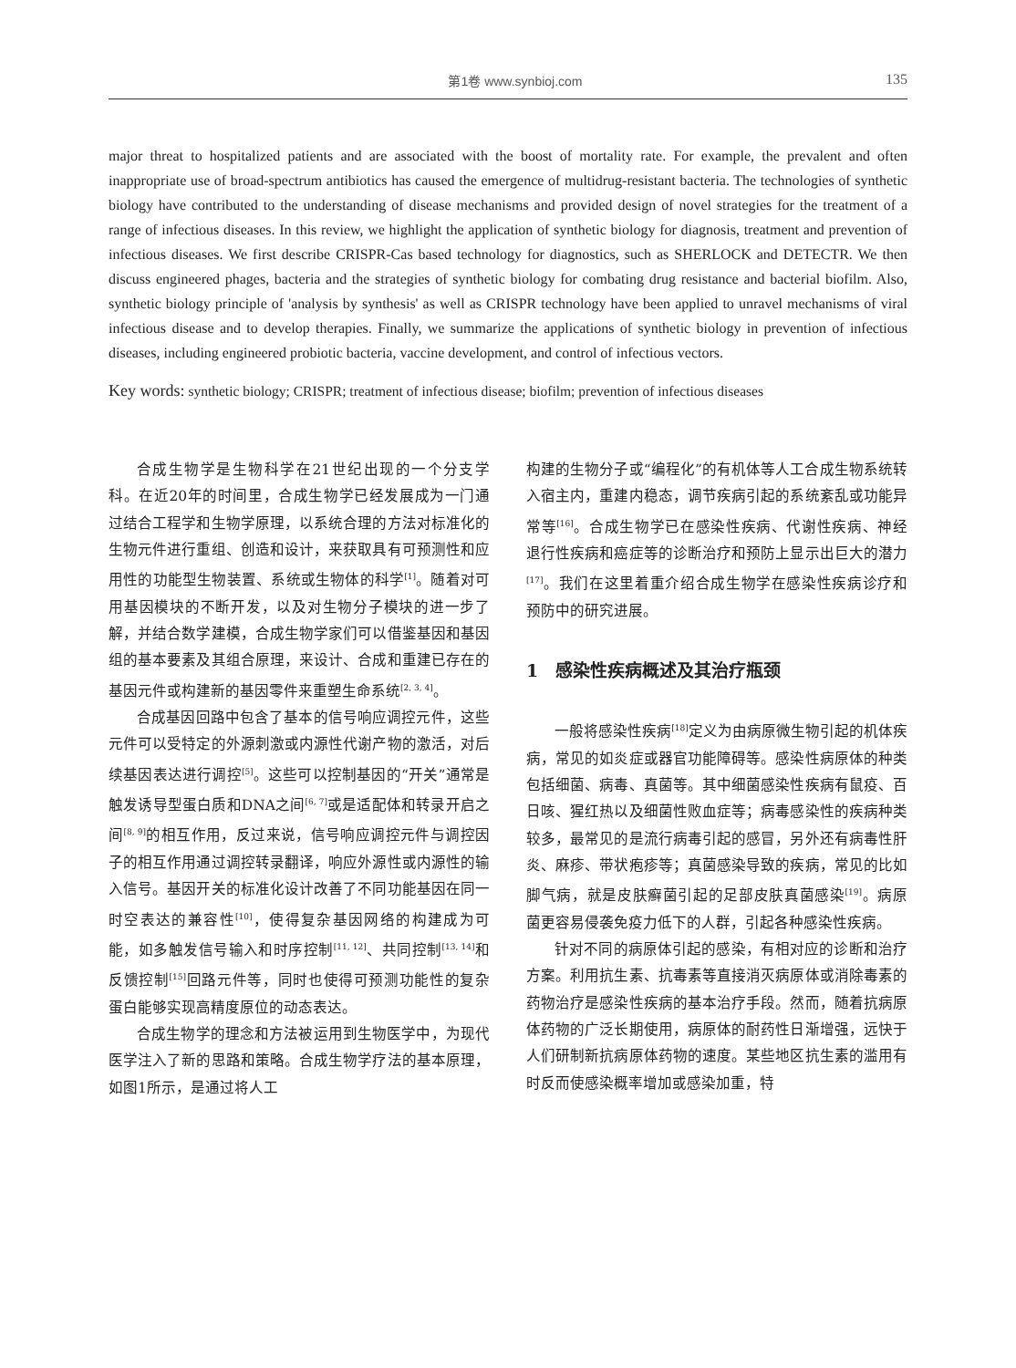第1卷 www.synbioj.com 135
major threat to hospitalized patients and are associated with the boost of mortality rate. For example, the prevalent and often inappropriate use of broad-spectrum antibiotics has caused the emergence of multidrug-resistant bacteria. The technologies of synthetic biology have contributed to the understanding of disease mechanisms and provided design of novel strategies for the treatment of a range of infectious diseases. In this review, we highlight the application of synthetic biology for diagnosis, treatment and prevention of infectious diseases. We first describe CRISPR-Cas based technology for diagnostics, such as SHERLOCK and DETECTR. We then discuss engineered phages, bacteria and the strategies of synthetic biology for combating drug resistance and bacterial biofilm. Also, synthetic biology principle of 'analysis by synthesis' as well as CRISPR technology have been applied to unravel mechanisms of viral infectious disease and to develop therapies. Finally, we summarize the applications of synthetic biology in prevention of infectious diseases, including engineered probiotic bacteria, vaccine development, and control of infectious vectors.
Key words: synthetic biology; CRISPR; treatment of infectious disease; biofilm; prevention of infectious diseases
合成生物学是生物科学在21世纪出现的一个分支学科。在近20年的时间里，合成生物学已经发展成为一门通过结合工程学和生物学原理，以系统合理的方法对标准化的生物元件进行重组、创造和设计，来获取具有可预测性和应用性的功能型生物装置、系统或生物体的科学<sup>[1]</sup>。随着对可用基因模块的不断开发，以及对生物分子模块的进一步了解，并结合数学建模，合成生物学家们可以借鉴基因和基因组的基本要素及其组合原理，来设计、合成和重建已存在的基因元件或构建新的基因零件来重塑生命系统<sup>[2, 3, 4]</sup>。
合成基因回路中包含了基本的信号响应调控元件，这些元件可以受特定的外源刺激或内源性代谢产物的激活，对后续基因表达进行调控<sup>[5]</sup>。这些可以控制基因的“开关”通常是触发诱导型蛋白质和DNA之间<sup>[6, 7]</sup>或是适配体和转录开启之间<sup>[8, 9]</sup>的相互作用，反过来说，信号响应调控元件与调控因子的相互作用通过调控转录翻译，响应外源性或内源性的输入信号。基因开关的标准化设计改善了不同功能基因在同一时空表达的兼容性<sup>[10]</sup>，使得复杂基因网络的构建成为可能，如多触发信号输入和时序控制<sup>[11, 12]</sup>、共同控制<sup>[13, 14]</sup>和反馈控制<sup>[15]</sup>回路元件等，同时也使得可预测功能性的复杂蛋白能够实现高精度原位的动态表达。
合成生物学的理念和方法被运用到生物医学中，为现代医学注入了新的思路和策略。合成生物学疗法的基本原理，如图1所示，是通过将人工
构建的生物分子或“编程化”的有机体等人工合成生物系统转入宿主内，重建内稳态，调节疾病引起的系统紊乱或功能异常等<sup>[16]</sup>。合成生物学已在感染性疾病、代谢性疾病、神经退行性疾病和癌症等的诊断治疗和预防上显示出巨大的潜力<sup>[17]</sup>。我们在这里着重介绍合成生物学在感染性疾病诊疗和预防中的研究进展。
1　感染性疾病概述及其治疗瓶颈
一般将感染性疾病<sup>[18]</sup>定义为由病原微生物引起的机体疾病，常见的如炎症或器官功能障碍等。感染性病原体的种类包括细菌、病毒、真菌等。其中细菌感染性疾病有鼠疫、百日咳、猩红热以及细菌性败血症等；病毒感染性的疾病种类较多，最常见的是流行病毒引起的感冒，另外还有病毒性肝炎、麻疹、带状疱疹等；真菌感染导致的疾病，常见的比如脚气病，就是皮肤癣菌引起的足部皮肤真菌感染<sup>[19]</sup>。病原菌更容易侵袭免疫力低下的人群，引起各种感染性疾病。
针对不同的病原体引起的感染，有相对应的诊断和治疗方案。利用抗生素、抗毒素等直接消灭病原体或消除毒素的药物治疗是感染性疾病的基本治疗手段。然而，随着抗病原体药物的广泛长期使用，病原体的耐药性日渐增强，远快于人们研制新抗病原体药物的速度。某些地区抗生素的滥用有时反而使感染概率增加或感染加重，特